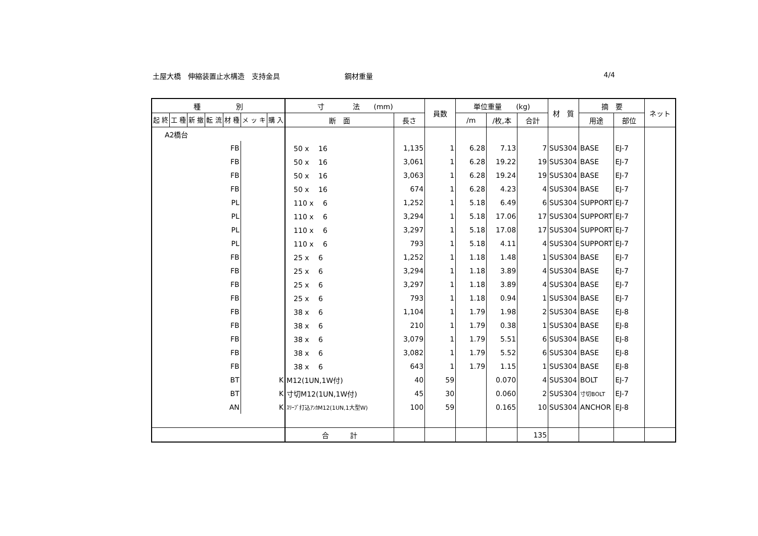土屋大橋　伸縮装置止水構造　支持金具 鋼材重量 4/4
| 種 別 | | | | | | | 寸 法 (mm) | | 員数 | 単位重量 (kg) | | | 材 質 | 摘 要 | | ネット |
| --- | --- | --- | --- | --- | --- | --- | --- | --- | --- | --- | --- | --- | --- | --- | --- | --- |
| 起 終 | 工 種 | 新 撤 | 転 流 | 材 種 | メ ッ キ | 購 入 | | | | | | | | | | |
| | | | | | | | 断 面 | 長さ | | /m | /枚,本 | 合計 | | 用途 | 部位 | |
| A2橋台 | | | | | | | | | | | | | | | | |
| FB | | | | | | | 50 x 16 | 1,135 | 1 | 6.28 | 7.13 | 7 | SUS304 | BASE | EJ-7 | |
| FB | | | | | | | 50 x 16 | 3,061 | 1 | 6.28 | 19.22 | 19 | SUS304 | BASE | EJ-7 | |
| FB | | | | | | | 50 x 16 | 3,063 | 1 | 6.28 | 19.24 | 19 | SUS304 | BASE | EJ-7 | |
| FB | | | | | | | 50 x 16 | 674 | 1 | 6.28 | 4.23 | 4 | SUS304 | BASE | EJ-7 | |
| PL | | | | | | | 110 x 6 | 1,252 | 1 | 5.18 | 6.49 | 6 | SUS304 | SUPPORT | EJ-7 | |
| PL | | | | | | | 110 x 6 | 3,294 | 1 | 5.18 | 17.06 | 17 | SUS304 | SUPPORT | EJ-7 | |
| PL | | | | | | | 110 x 6 | 3,297 | 1 | 5.18 | 17.08 | 17 | SUS304 | SUPPORT | EJ-7 | |
| PL | | | | | | | 110 x 6 | 793 | 1 | 5.18 | 4.11 | 4 | SUS304 | SUPPORT | EJ-7 | |
| FB | | | | | | | 25 x 6 | 1,252 | 1 | 1.18 | 1.48 | 1 | SUS304 | BASE | EJ-7 | |
| FB | | | | | | | 25 x 6 | 3,294 | 1 | 1.18 | 3.89 | 4 | SUS304 | BASE | EJ-7 | |
| FB | | | | | | | 25 x 6 | 3,297 | 1 | 1.18 | 3.89 | 4 | SUS304 | BASE | EJ-7 | |
| FB | | | | | | | 25 x 6 | 793 | 1 | 1.18 | 0.94 | 1 | SUS304 | BASE | EJ-7 | |
| FB | | | | | | | 38 x 6 | 1,104 | 1 | 1.79 | 1.98 | 2 | SUS304 | BASE | EJ-8 | |
| FB | | | | | | | 38 x 6 | 210 | 1 | 1.79 | 0.38 | 1 | SUS304 | BASE | EJ-8 | |
| FB | | | | | | | 38 x 6 | 3,079 | 1 | 1.79 | 5.51 | 6 | SUS304 | BASE | EJ-8 | |
| FB | | | | | | | 38 x 6 | 3,082 | 1 | 1.79 | 5.52 | 6 | SUS304 | BASE | EJ-8 | |
| FB | | | | | | | 38 x 6 | 643 | 1 | 1.79 | 1.15 | 1 | SUS304 | BASE | EJ-8 | |
| BT | | | | | K | | M12(1UN,1W付) | 40 | 59 | | 0.070 | 4 | SUS304 | BOLT | EJ-7 | |
| BT | | | | | K | | 寸切M12(1UN,1W付) | 45 | 30 | | 0.060 | 2 | SUS304 | 寸切BOLT | EJ-7 | |
| AN | | | | | K | | ｽﾘｰﾌﾞ打込ｱﾝｶM12(1UN,1大型W) | 100 | 59 | | 0.165 | 10 | SUS304 | ANCHOR | EJ-8 | |
| | | | | | | | 合 計 | | | | | 135 | | | | |